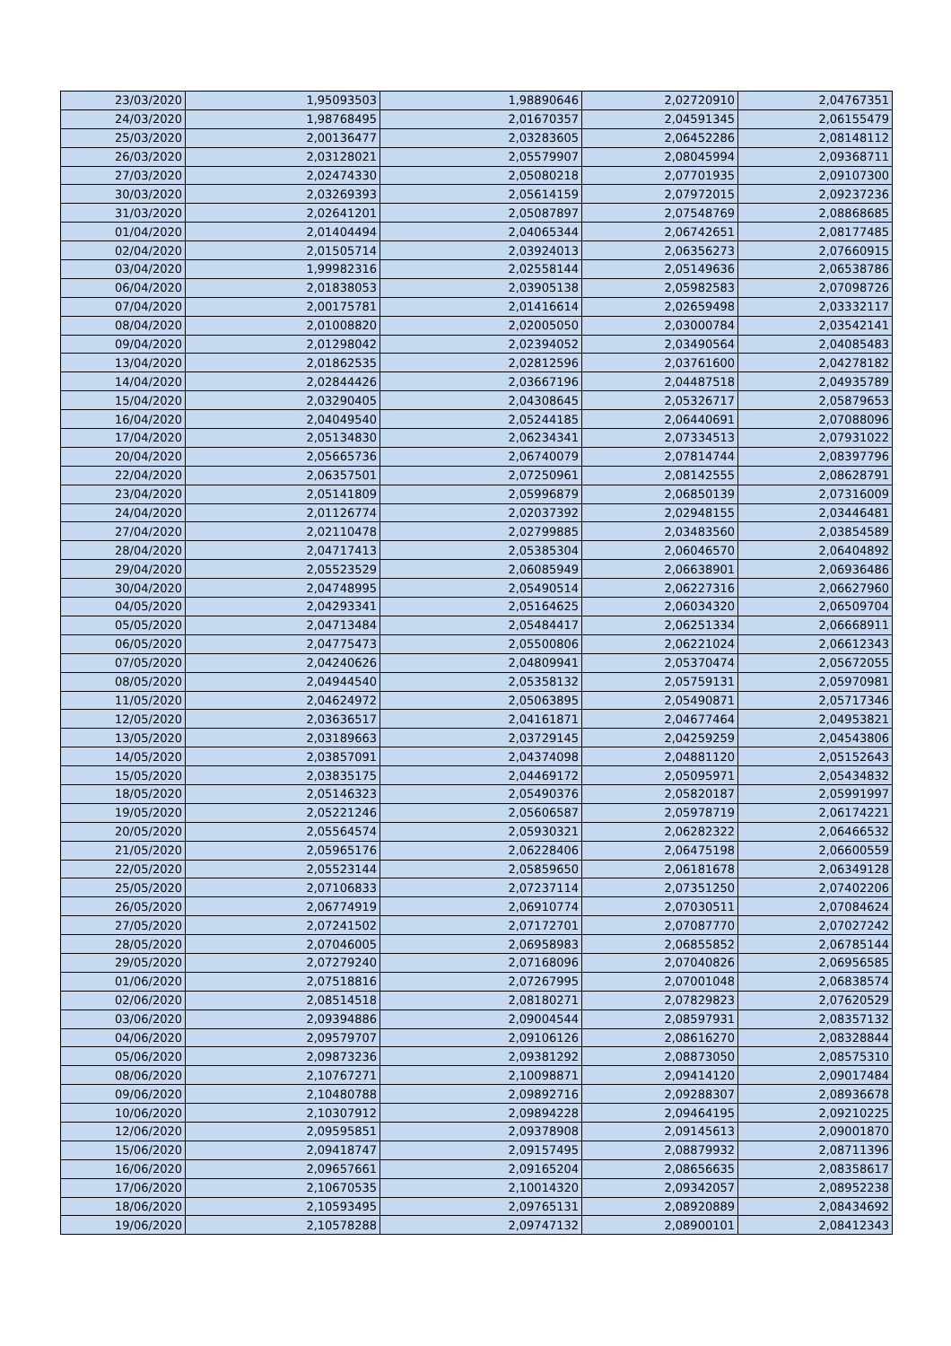| 23/03/2020 | 1,95093503 | 1,98890646 | 2,02720910 | 2,04767351 |
| 24/03/2020 | 1,98768495 | 2,01670357 | 2,04591345 | 2,06155479 |
| 25/03/2020 | 2,00136477 | 2,03283605 | 2,06452286 | 2,08148112 |
| 26/03/2020 | 2,03128021 | 2,05579907 | 2,08045994 | 2,09368711 |
| 27/03/2020 | 2,02474330 | 2,05080218 | 2,07701935 | 2,09107300 |
| 30/03/2020 | 2,03269393 | 2,05614159 | 2,07972015 | 2,09237236 |
| 31/03/2020 | 2,02641201 | 2,05087897 | 2,07548769 | 2,08868685 |
| 01/04/2020 | 2,01404494 | 2,04065344 | 2,06742651 | 2,08177485 |
| 02/04/2020 | 2,01505714 | 2,03924013 | 2,06356273 | 2,07660915 |
| 03/04/2020 | 1,99982316 | 2,02558144 | 2,05149636 | 2,06538786 |
| 06/04/2020 | 2,01838053 | 2,03905138 | 2,05982583 | 2,07098726 |
| 07/04/2020 | 2,00175781 | 2,01416614 | 2,02659498 | 2,03332117 |
| 08/04/2020 | 2,01008820 | 2,02005050 | 2,03000784 | 2,03542141 |
| 09/04/2020 | 2,01298042 | 2,02394052 | 2,03490564 | 2,04085483 |
| 13/04/2020 | 2,01862535 | 2,02812596 | 2,03761600 | 2,04278182 |
| 14/04/2020 | 2,02844426 | 2,03667196 | 2,04487518 | 2,04935789 |
| 15/04/2020 | 2,03290405 | 2,04308645 | 2,05326717 | 2,05879653 |
| 16/04/2020 | 2,04049540 | 2,05244185 | 2,06440691 | 2,07088096 |
| 17/04/2020 | 2,05134830 | 2,06234341 | 2,07334513 | 2,07931022 |
| 20/04/2020 | 2,05665736 | 2,06740079 | 2,07814744 | 2,08397796 |
| 22/04/2020 | 2,06357501 | 2,07250961 | 2,08142555 | 2,08628791 |
| 23/04/2020 | 2,05141809 | 2,05996879 | 2,06850139 | 2,07316009 |
| 24/04/2020 | 2,01126774 | 2,02037392 | 2,02948155 | 2,03446481 |
| 27/04/2020 | 2,02110478 | 2,02799885 | 2,03483560 | 2,03854589 |
| 28/04/2020 | 2,04717413 | 2,05385304 | 2,06046570 | 2,06404892 |
| 29/04/2020 | 2,05523529 | 2,06085949 | 2,06638901 | 2,06936486 |
| 30/04/2020 | 2,04748995 | 2,05490514 | 2,06227316 | 2,06627960 |
| 04/05/2020 | 2,04293341 | 2,05164625 | 2,06034320 | 2,06509704 |
| 05/05/2020 | 2,04713484 | 2,05484417 | 2,06251334 | 2,06668911 |
| 06/05/2020 | 2,04775473 | 2,05500806 | 2,06221024 | 2,06612343 |
| 07/05/2020 | 2,04240626 | 2,04809941 | 2,05370474 | 2,05672055 |
| 08/05/2020 | 2,04944540 | 2,05358132 | 2,05759131 | 2,05970981 |
| 11/05/2020 | 2,04624972 | 2,05063895 | 2,05490871 | 2,05717346 |
| 12/05/2020 | 2,03636517 | 2,04161871 | 2,04677464 | 2,04953821 |
| 13/05/2020 | 2,03189663 | 2,03729145 | 2,04259259 | 2,04543806 |
| 14/05/2020 | 2,03857091 | 2,04374098 | 2,04881120 | 2,05152643 |
| 15/05/2020 | 2,03835175 | 2,04469172 | 2,05095971 | 2,05434832 |
| 18/05/2020 | 2,05146323 | 2,05490376 | 2,05820187 | 2,05991997 |
| 19/05/2020 | 2,05221246 | 2,05606587 | 2,05978719 | 2,06174221 |
| 20/05/2020 | 2,05564574 | 2,05930321 | 2,06282322 | 2,06466532 |
| 21/05/2020 | 2,05965176 | 2,06228406 | 2,06475198 | 2,06600559 |
| 22/05/2020 | 2,05523144 | 2,05859650 | 2,06181678 | 2,06349128 |
| 25/05/2020 | 2,07106833 | 2,07237114 | 2,07351250 | 2,07402206 |
| 26/05/2020 | 2,06774919 | 2,06910774 | 2,07030511 | 2,07084624 |
| 27/05/2020 | 2,07241502 | 2,07172701 | 2,07087770 | 2,07027242 |
| 28/05/2020 | 2,07046005 | 2,06958983 | 2,06855852 | 2,06785144 |
| 29/05/2020 | 2,07279240 | 2,07168096 | 2,07040826 | 2,06956585 |
| 01/06/2020 | 2,07518816 | 2,07267995 | 2,07001048 | 2,06838574 |
| 02/06/2020 | 2,08514518 | 2,08180271 | 2,07829823 | 2,07620529 |
| 03/06/2020 | 2,09394886 | 2,09004544 | 2,08597931 | 2,08357132 |
| 04/06/2020 | 2,09579707 | 2,09106126 | 2,08616270 | 2,08328844 |
| 05/06/2020 | 2,09873236 | 2,09381292 | 2,08873050 | 2,08575310 |
| 08/06/2020 | 2,10767271 | 2,10098871 | 2,09414120 | 2,09017484 |
| 09/06/2020 | 2,10480788 | 2,09892716 | 2,09288307 | 2,08936678 |
| 10/06/2020 | 2,10307912 | 2,09894228 | 2,09464195 | 2,09210225 |
| 12/06/2020 | 2,09595851 | 2,09378908 | 2,09145613 | 2,09001870 |
| 15/06/2020 | 2,09418747 | 2,09157495 | 2,08879932 | 2,08711396 |
| 16/06/2020 | 2,09657661 | 2,09165204 | 2,08656635 | 2,08358617 |
| 17/06/2020 | 2,10670535 | 2,10014320 | 2,09342057 | 2,08952238 |
| 18/06/2020 | 2,10593495 | 2,09765131 | 2,08920889 | 2,08434692 |
| 19/06/2020 | 2,10578288 | 2,09747132 | 2,08900101 | 2,08412343 |